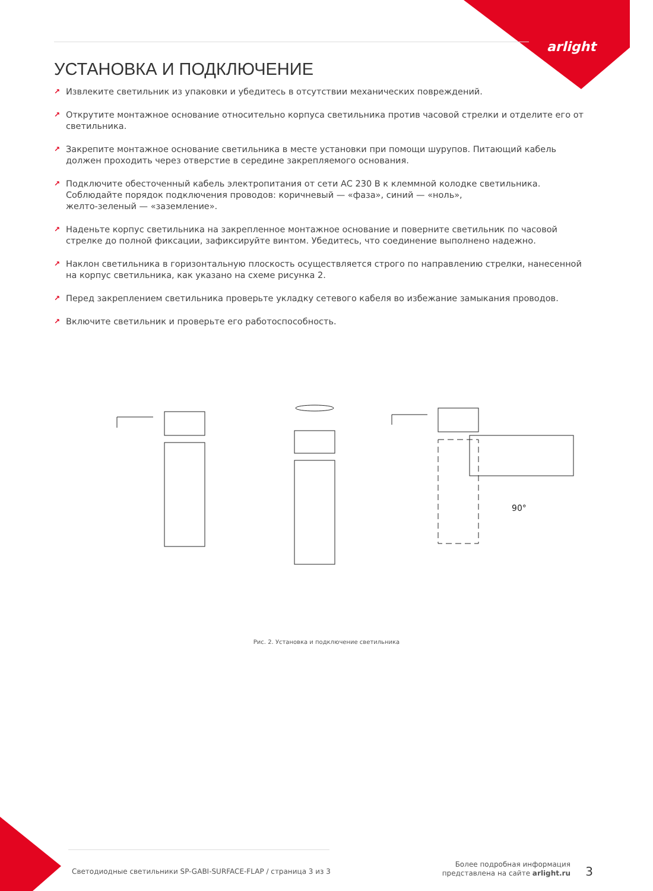arlight
УСТАНОВКА И ПОДКЛЮЧЕНИЕ
↗ Извлеките светильник из упаковки и убедитесь в отсутствии механических повреждений.
↗ Открутите монтажное основание относительно корпуса светильника против часовой стрелки и отделите его от светильника.
↗ Закрепите монтажное основание светильника в месте установки при помощи шурупов. Питающий кабель должен проходить через отверстие в середине закрепляемого основания.
↗ Подключите обесточенный кабель электропитания от сети AC 230 В к клеммной колодке светильника. Соблюдайте порядок подключения проводов: коричневый — «фаза», синий — «ноль»,
желто-зеленый — «заземление».
↗ Наденьте корпус светильника на закрепленное монтажное основание и поверните светильник по часовой стрелке до полной фиксации, зафиксируйте винтом. Убедитесь, что соединение выполнено надежно.
↗ Наклон светильника в горизонтальную плоскость осуществляется строго по направлению стрелки, нанесенной на корпус светильника, как указано на схеме рисунка 2.
↗ Перед закреплением светильника проверьте укладку сетевого кабеля во избежание замыкания проводов.
↗ Включите светильник и проверьте его работоспособность.
90°
Рис. 2. Установка и подключение светильника
Светодиодные светильники SP-GABI-SURFACE-FLAP / страница 3 из 3
Более подробная информация
представлена на сайте arlight.ru
3